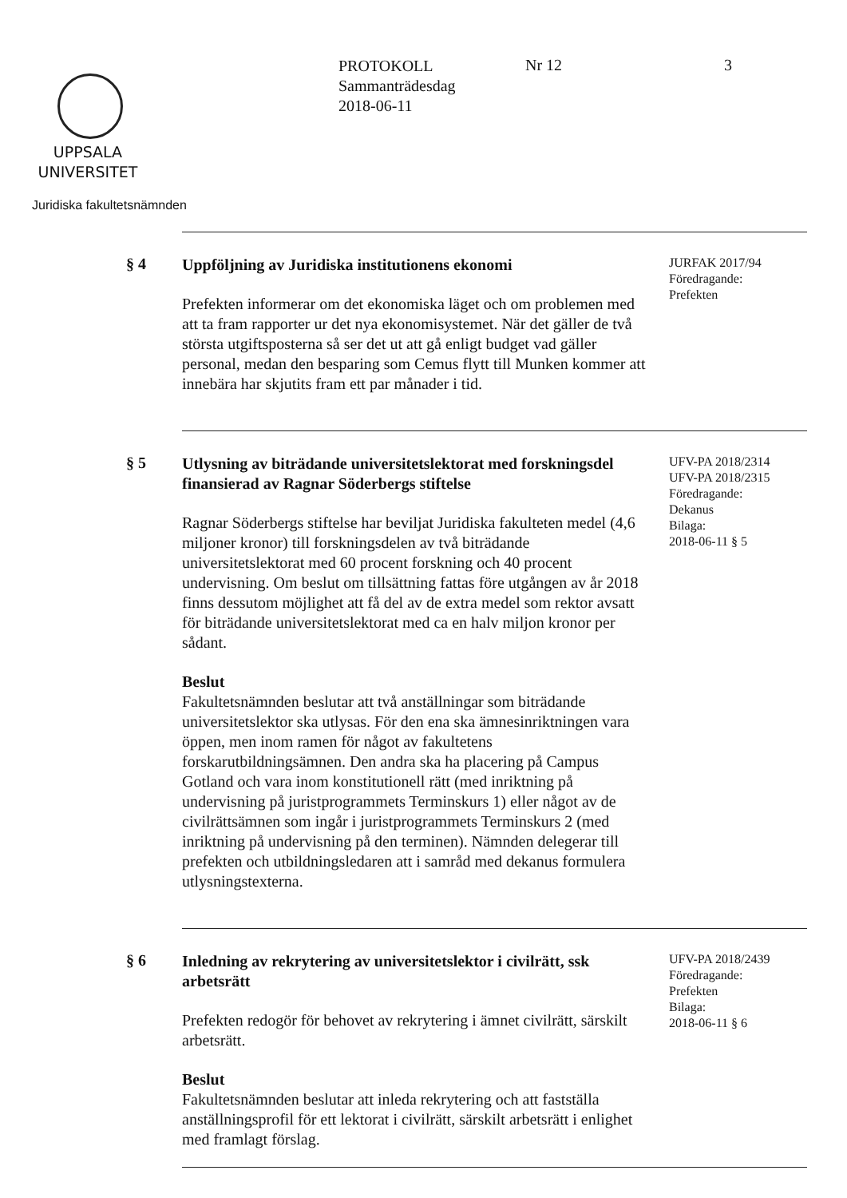UPPSALA
UNIVERSITET
Juridiska fakultetsnämnden
PROTOKOLL
Sammanträdesdag
2018-06-11
Nr 12 3
§ 4
Uppföljning av Juridiska institutionens ekonomi
Prefekten informerar om det ekonomiska läget och om problemen med att ta fram rapporter ur det nya ekonomisystemet. När det gäller de två största utgiftsposterna så ser det ut att gå enligt budget vad gäller personal, medan den besparing som Cemus flytt till Munken kommer att innebära har skjutits fram ett par månader i tid.
JURFAK 2017/94
Föredragande:
Prefekten
§ 5
Utlysning av biträdande universitetslektorat med forskningsdel finansierad av Ragnar Söderbergs stiftelse
Ragnar Söderbergs stiftelse har beviljat Juridiska fakulteten medel (4,6 miljoner kronor) till forskningsdelen av två biträdande universitetslektorat med 60 procent forskning och 40 procent undervisning. Om beslut om tillsättning fattas före utgången av år 2018 finns dessutom möjlighet att få del av de extra medel som rektor avsatt för biträdande universitetslektorat med ca en halv miljon kronor per sådant.
Beslut
Fakultetsnämnden beslutar att två anställningar som biträdande universitetslektor ska utlysas. För den ena ska ämnesinriktningen vara öppen, men inom ramen för något av fakultetens forskarutbildningsämnen. Den andra ska ha placering på Campus Gotland och vara inom konstitutionell rätt (med inriktning på undervisning på juristprogrammets Terminskurs 1) eller något av de civilrättsämnen som ingår i juristprogrammets Terminskurs 2 (med inriktning på undervisning på den terminen). Nämnden delegerar till prefekten och utbildningsledaren att i samråd med dekanus formulera utlysningstexterna.
UFV-PA 2018/2314
UFV-PA 2018/2315
Föredragande:
Dekanus
Bilaga:
2018-06-11 § 5
§ 6
Inledning av rekrytering av universitetslektor i civilrätt, ssk arbetsrätt
Prefekten redogör för behovet av rekrytering i ämnet civilrätt, särskilt arbetsrätt.
Beslut
Fakultetsnämnden beslutar att inleda rekrytering och att fastställa anställningsprofil för ett lektorat i civilrätt, särskilt arbetsrätt i enlighet med framlagt förslag.
UFV-PA 2018/2439
Föredragande:
Prefekten
Bilaga:
2018-06-11 § 6